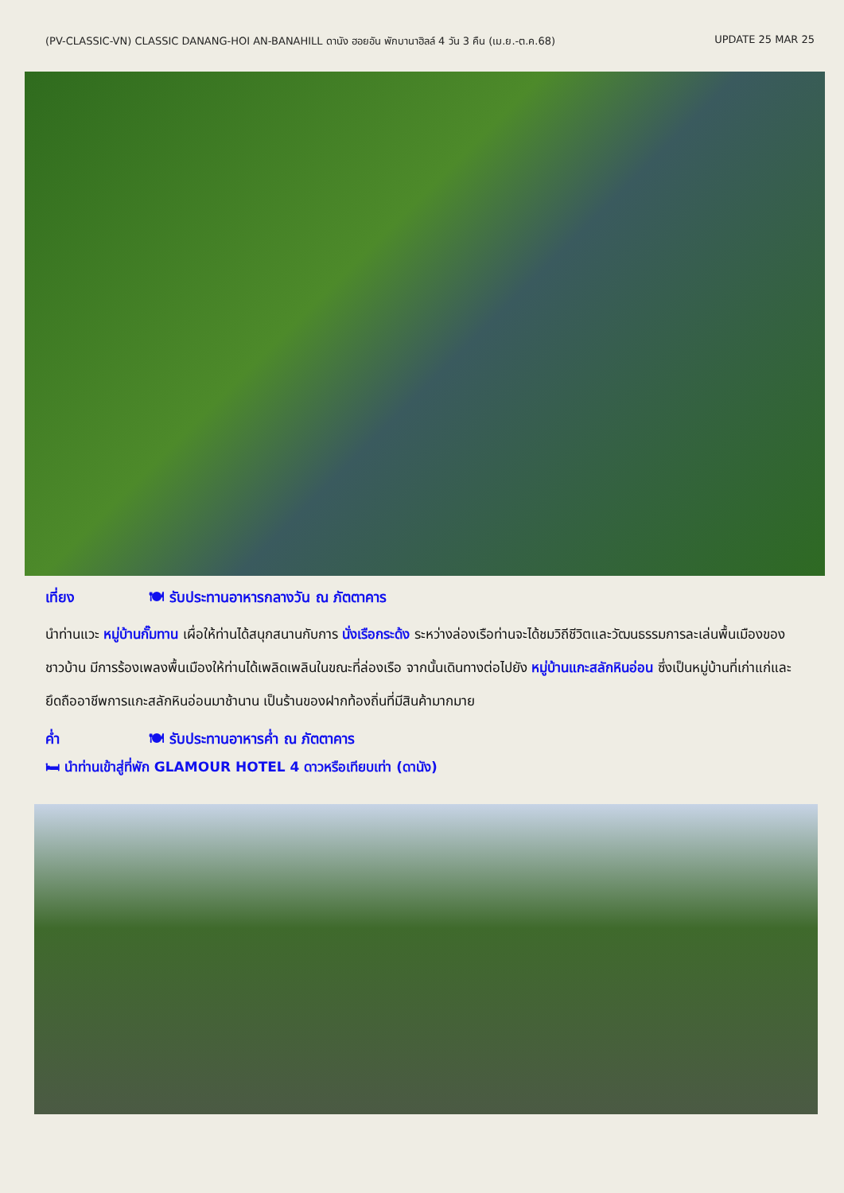(PV-CLASSIC-VN) CLASSIC DANANG-HOI AN-BANAHILL ดานัง ฮอยอัน พักบานาฮิลล์ 4 วัน 3 คืน (เม.ย.-ต.ค.68) UPDATE 25 MAR 25
เที่ยง 🍽 รับประทานอาหารกลางวัน ณ ภัตตาคาร
นำท่านแวะ หมู่บ้านกั๊มทาน เผื่อให้ท่านได้สนุกสนานกับการ นั่งเรือกระด้ง ระหว่างล่องเรือท่านจะได้ชมวิถีชีวิตและวัฒนธรรมการละเล่นพื้นเมืองของชาวบ้าน มีการร้องเพลงพื้นเมืองให้ท่านได้เพลิดเพลินในขณะที่ล่องเรือ จากนั้นเดินทางต่อไปยัง หมู่บ้านแกะสลักหินอ่อน ซึ่งเป็นหมู่บ้านที่เก่าแก่และยึดถืออาชีพการแกะสลักหินอ่อนมาช้านาน เป็นร้านของฝากท้องถิ่นที่มีสินค้ามากมาย
ค่ำ 🍽 รับประทานอาหารค่ำ ณ ภัตตาคาร
🛏 นำท่านเข้าสู่ที่พัก GLAMOUR HOTEL 4 ดาวหรือเทียบเท่า (ดานัง)